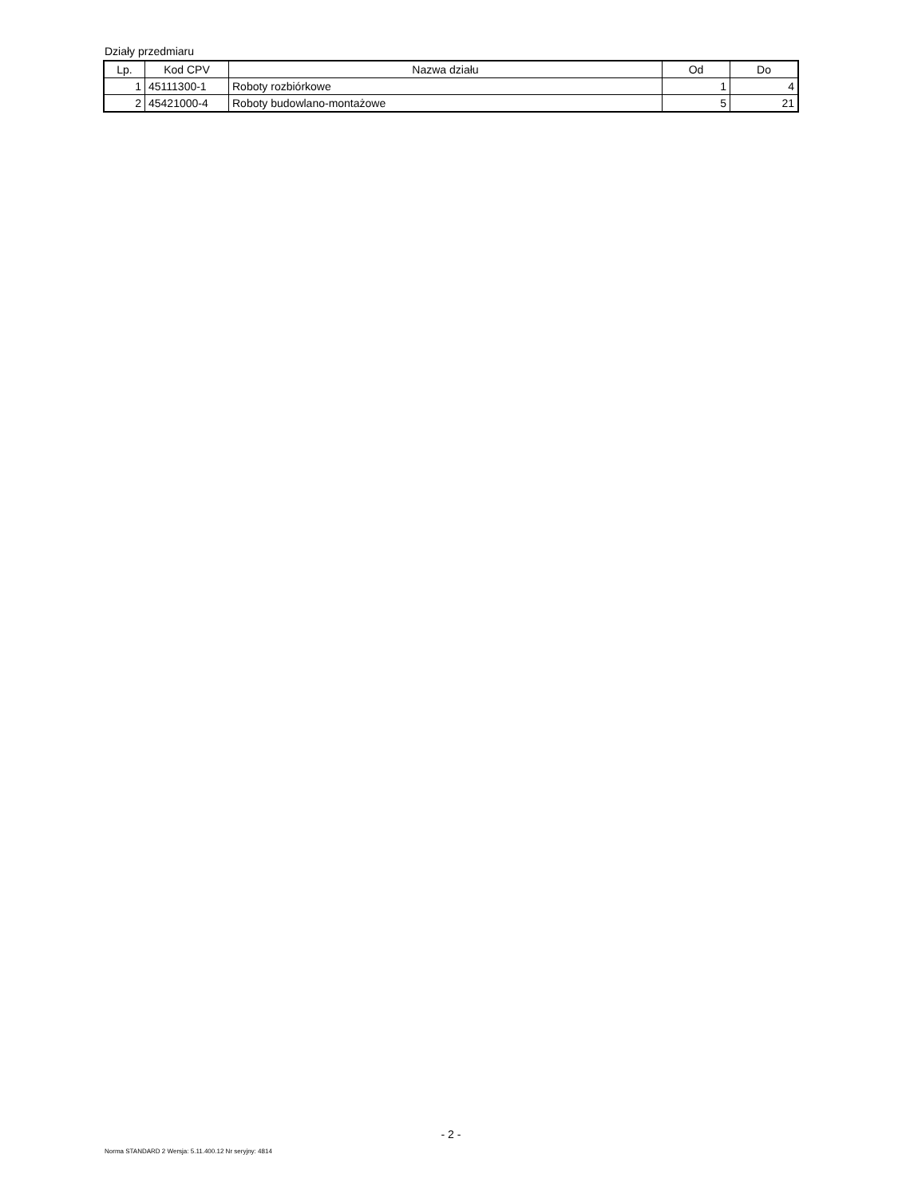Działy przedmiaru
| Lp. | Kod CPV | Nazwa działu | Od | Do |
| --- | --- | --- | --- | --- |
| 1 | 45111300-1 | Roboty rozbiórkowe | 1 | 4 |
| 2 | 45421000-4 | Roboty budowlano-montażowe | 5 | 21 |
- 2 -
Norma STANDARD 2 Wersja: 5.11.400.12 Nr seryjny: 4814